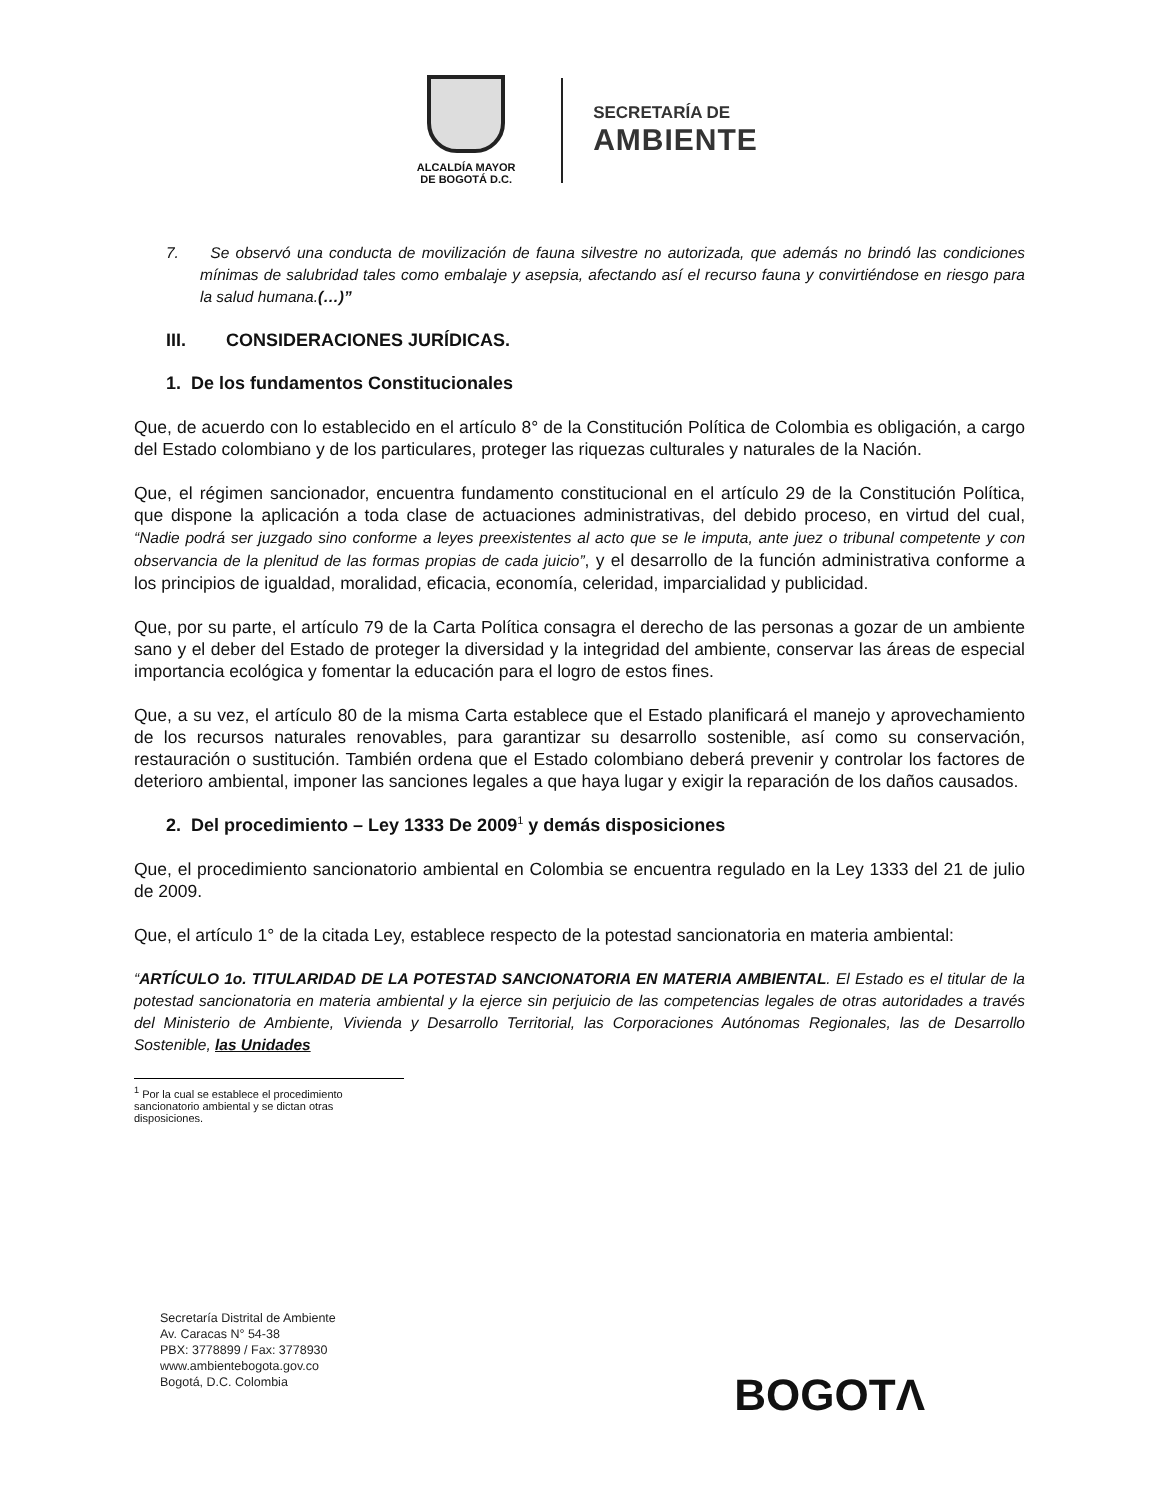ALCALDÍA MAYOR
DE BOGOTÁ D.C.
SECRETARÍA DE
AMBIENTE
7. Se observó una conducta de movilización de fauna silvestre no autorizada, que además no brindó las condiciones mínimas de salubridad tales como embalaje y asepsia, afectando así el recurso fauna y convirtiéndose en riesgo para la salud humana.(…)”
III. CONSIDERACIONES JURÍDICAS.
1. De los fundamentos Constitucionales
Que, de acuerdo con lo establecido en el artículo 8° de la Constitución Política de Colombia es obligación, a cargo del Estado colombiano y de los particulares, proteger las riquezas culturales y naturales de la Nación.
Que, el régimen sancionador, encuentra fundamento constitucional en el artículo 29 de la Constitución Política, que dispone la aplicación a toda clase de actuaciones administrativas, del debido proceso, en virtud del cual, “Nadie podrá ser juzgado sino conforme a leyes preexistentes al acto que se le imputa, ante juez o tribunal competente y con observancia de la plenitud de las formas propias de cada juicio”, y el desarrollo de la función administrativa conforme a los principios de igualdad, moralidad, eficacia, economía, celeridad, imparcialidad y publicidad.
Que, por su parte, el artículo 79 de la Carta Política consagra el derecho de las personas a gozar de un ambiente sano y el deber del Estado de proteger la diversidad y la integridad del ambiente, conservar las áreas de especial importancia ecológica y fomentar la educación para el logro de estos fines.
Que, a su vez, el artículo 80 de la misma Carta establece que el Estado planificará el manejo y aprovechamiento de los recursos naturales renovables, para garantizar su desarrollo sostenible, así como su conservación, restauración o sustitución. También ordena que el Estado colombiano deberá prevenir y controlar los factores de deterioro ambiental, imponer las sanciones legales a que haya lugar y exigir la reparación de los daños causados.
2. Del procedimiento – Ley 1333 De 2009<sup>1</sup> y demás disposiciones
Que, el procedimiento sancionatorio ambiental en Colombia se encuentra regulado en la Ley 1333 del 21 de julio de 2009.
Que, el artículo 1° de la citada Ley, establece respecto de la potestad sancionatoria en materia ambiental:
“ARTÍCULO 1o. TITULARIDAD DE LA POTESTAD SANCIONATORIA EN MATERIA AMBIENTAL. El Estado es el titular de la potestad sancionatoria en materia ambiental y la ejerce sin perjuicio de las competencias legales de otras autoridades a través del Ministerio de Ambiente, Vivienda y Desarrollo Territorial, las Corporaciones Autónomas Regionales, las de Desarrollo Sostenible, las Unidades
<sup>1</sup> Por la cual se establece el procedimiento sancionatorio ambiental y se dictan otras disposiciones.
Secretaría Distrital de Ambiente
Av. Caracas N° 54-38
PBX: 3778899 / Fax: 3778930
www.ambientebogota.gov.co
Bogotá, D.C. Colombia
BOGOTΛ